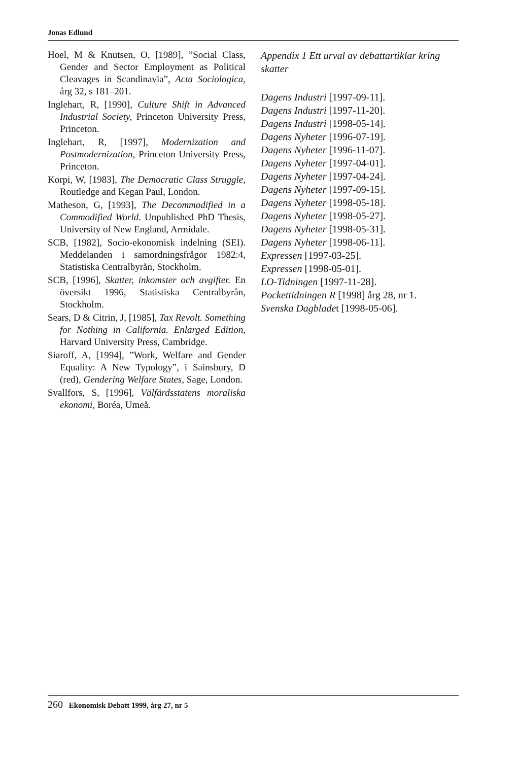Jonas Edlund
Hoel, M & Knutsen, O, [1989], ”Social Class, Gender and Sector Employment as Political Cleavages in Scandinavia”, Acta Sociologica, årg 32, s 181–201.
Inglehart, R, [1990], Culture Shift in Advanced Industrial Society, Princeton University Press, Princeton.
Inglehart, R, [1997], Modernization and Postmodernization, Princeton University Press, Princeton.
Korpi, W, [1983], The Democratic Class Struggle, Routledge and Kegan Paul, London.
Matheson, G, [1993], The Decommodified in a Commodified World. Unpublished PhD Thesis, University of New England, Armidale.
SCB, [1982], Socio-ekonomisk indelning (SEI). Meddelanden i samordningsfrågor 1982:4, Statistiska Centralbyrån, Stockholm.
SCB, [1996], Skatter, inkomster och avgifter. En översikt 1996, Statistiska Centralbyrån, Stockholm.
Sears, D & Citrin, J, [1985], Tax Revolt. Something for Nothing in California. Enlarged Edition, Harvard University Press, Cambridge.
Siaroff, A, [1994], ”Work, Welfare and Gender Equality: A New Typology”, i Sainsbury, D (red), Gendering Welfare States, Sage, London.
Svallfors, S, [1996], Välfärdsstatens moraliska ekonomi, Boréa, Umeå.
Appendix 1 Ett urval av debattartiklar kring skatter
Dagens Industri [1997-09-11].
Dagens Industri [1997-11-20].
Dagens Industri [1998-05-14].
Dagens Nyheter [1996-07-19].
Dagens Nyheter [1996-11-07].
Dagens Nyheter [1997-04-01].
Dagens Nyheter [1997-04-24].
Dagens Nyheter [1997-09-15].
Dagens Nyheter [1998-05-18].
Dagens Nyheter [1998-05-27].
Dagens Nyheter [1998-05-31].
Dagens Nyheter [1998-06-11].
Expressen [1997-03-25].
Expressen [1998-05-01].
LO-Tidningen [1997-11-28].
Pockettidningen R [1998] årg 28, nr 1.
Svenska Dagbladet [1998-05-06].
260 Ekonomisk Debatt 1999, årg 27, nr 5